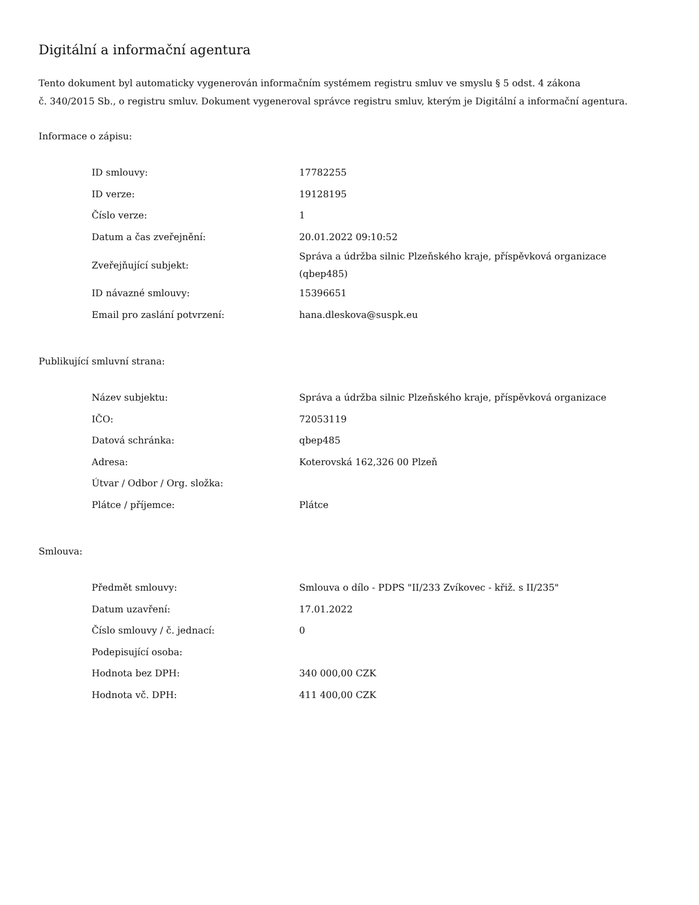Digitální a informační agentura
Tento dokument byl automaticky vygenerován informačním systémem registru smluv ve smyslu § 5 odst. 4 zákona
č. 340/2015 Sb., o registru smluv. Dokument vygeneroval správce registru smluv, kterým je Digitální a informační agentura.
Informace o zápisu:
| ID smlouvy: | 17782255 |
| ID verze: | 19128195 |
| Číslo verze: | 1 |
| Datum a čas zveřejnění: | 20.01.2022 09:10:52 |
| Zveřejňující subjekt: | Správa a údržba silnic Plzeňského kraje, příspěvková organizace (qbep485) |
| ID návazné smlouvy: | 15396651 |
| Email pro zaslání potvrzení: | hana.dleskova@suspk.eu |
Publikující smluvní strana:
| Název subjektu: | Správa a údržba silnic Plzeňského kraje, příspěvková organizace |
| IČO: | 72053119 |
| Datová schránka: | qbep485 |
| Adresa: | Koterovská 162,326 00 Plzeň |
| Útvar / Odbor / Org. složka: | |
| Plátce / příjemce: | Plátce |
Smlouva:
| Předmět smlouvy: | Smlouva o dílo - PDPS "II/233 Zvíkovec - křiž. s II/235" |
| Datum uzavření: | 17.01.2022 |
| Číslo smlouvy / č. jednací: | 0 |
| Podepisující osoba: | |
| Hodnota bez DPH: | 340 000,00 CZK |
| Hodnota vč. DPH: | 411 400,00 CZK |